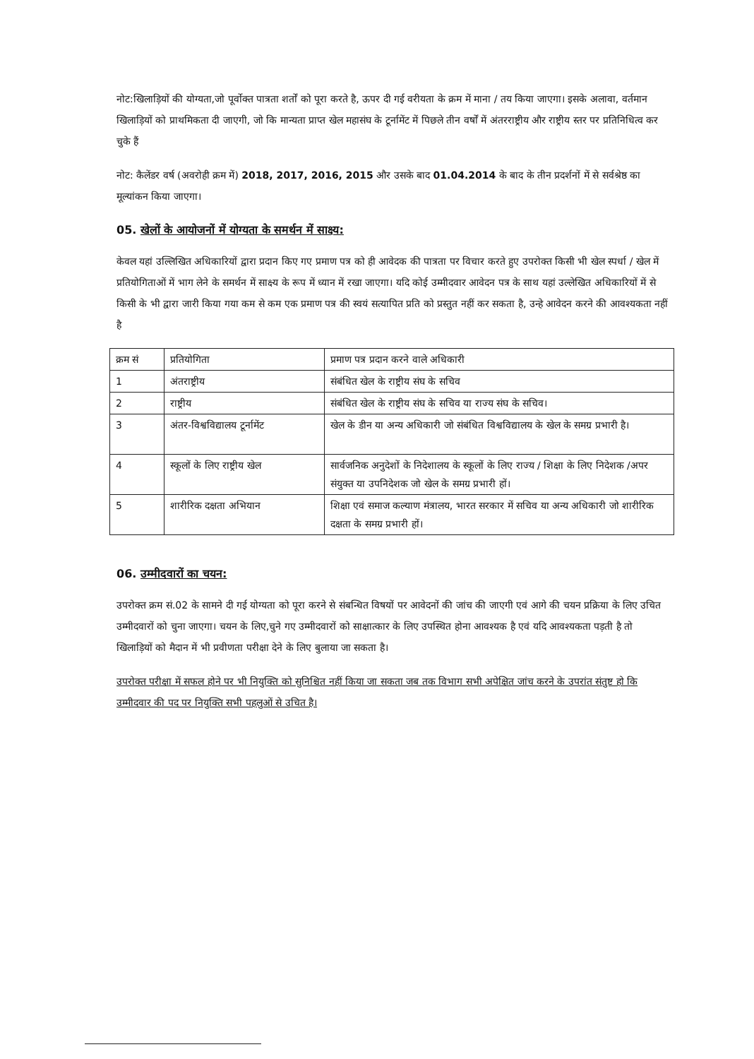नोट:खिलाड़ियों की योग्यता,जो पूर्वोक्त पात्रता शर्तों को पूरा करते है, ऊपर दी गई वरीयता के क्रम में माना / तय किया जाएगा। इसके अलावा, वर्तमान खिलाड़ियों को प्राथमिकता दी जाएगी, जो कि मान्यता प्राप्त खेल महासंघ के टूर्नामेंट में पिछले तीन वर्षों में अंतरराष्ट्रीय और राष्ट्रीय स्तर पर प्रतिनिधित्व कर चुके हैं
नोट: कैलेंडर वर्ष (अवरोही क्रम में) 2018, 2017, 2016, 2015 और उसके बाद 01.04.2014 के बाद के तीन प्रदर्शनों में से सर्वश्रेष्ठ का मूल्यांकन किया जाएगा।
05. खेलों के आयोजनों में योग्यता के समर्थन में साक्ष्य:
केवल यहां उल्लिखित अधिकारियों द्वारा प्रदान किए गए प्रमाण पत्र को ही आवेदक की पात्रता पर विचार करते हुए उपरोक्त किसी भी खेल स्पर्धा / खेल में प्रतियोगिताओं में भाग लेने के समर्थन में साक्ष्य के रूप में ध्यान में रखा जाएगा। यदि कोई उम्मीदवार आवेदन पत्र के साथ यहां उल्लेखित अधिकारियों में से किसी के भी द्वारा जारी किया गया कम से कम एक प्रमाण पत्र की स्वयं सत्यापित प्रति को प्रस्तुत नहीं कर सकता है, उन्हे आवेदन करने की आवश्यकता नहीं है
| क्रम सं | प्रतियोगिता | प्रमाण पत्र प्रदान करने वाले अधिकारी |
| --- | --- | --- |
| 1 | अंतराष्ट्रीय | संबंधित खेल के राष्ट्रीय संघ के सचिव |
| 2 | राष्ट्रीय | संबंधित खेल के राष्ट्रीय संघ के सचिव या राज्य संघ के सचिव। |
| 3 | अंतर-विश्वविद्यालय टूर्नामेंट | खेल के डीन या अन्य अधिकारी जो संबंधित विश्वविद्यालय के खेल के समग्र प्रभारी है। |
| 4 | स्कूलों के लिए राष्ट्रीय खेल | सार्वजनिक अनुदेशों के निदेशालय के स्कूलों के लिए राज्य / शिक्षा के लिए निदेशक /अपर संयुक्त या उपनिदेशक जो खेल के समग्र प्रभारी हों। |
| 5 | शारीरिक दक्षता अभियान | शिक्षा एवं समाज कल्याण मंत्रालय, भारत सरकार में सचिव या अन्य अधिकारी जो शारीरिक दक्षता के समग्र प्रभारी हों। |
06. उम्मीदवारों का चयन:
उपरोक्त क्रम सं.02 के सामने दी गई योग्यता को पूरा करने से संबन्धित विषयों पर आवेदनों की जांच की जाएगी एवं आगे की चयन प्रक्रिया के लिए उचित उम्मीदवारों को चुना जाएगा। चयन के लिए,चुने गए उम्मीदवारों को साक्षात्कार के लिए उपस्थित होना आवश्यक है एवं यदि आवश्यकता पड़ती है तो खिलाड़ियों को मैदान में भी प्रवीणता परीक्षा देने के लिए बुलाया जा सकता है।
उपरोक्त परीक्षा में सफल होने पर भी नियुक्ति को सुनिश्चित नहीं किया जा सकता जब तक विभाग सभी अपेक्षित जांच करने के उपरांत संतुष्ट हो कि उम्मीदवार की पद पर नियुक्ति सभी पहलुओं से उचित है।